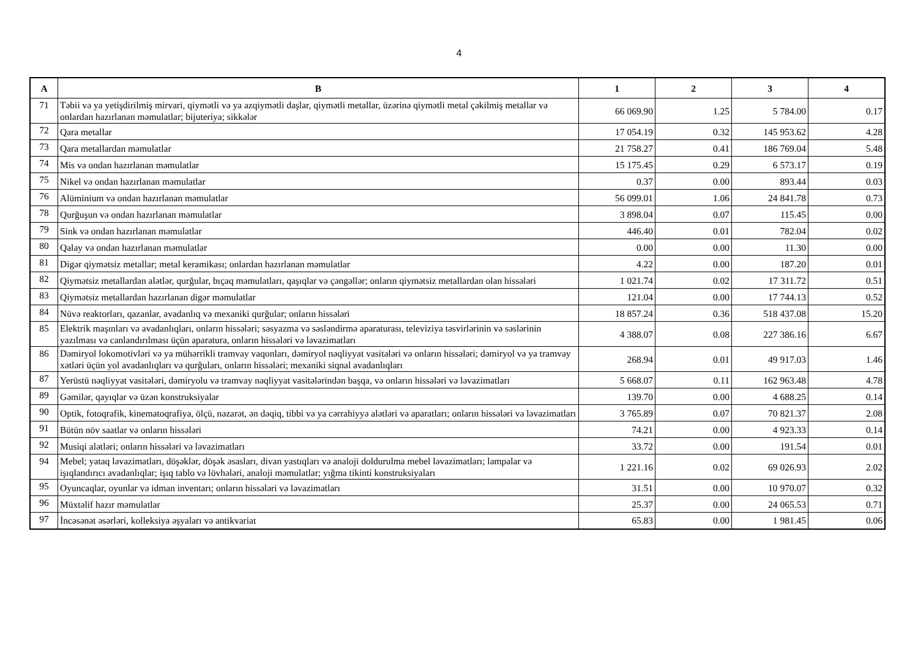4
| A | B | 1 | 2 | 3 | 4 |
| --- | --- | --- | --- | --- | --- |
| 71 | Təbii və ya yetişdirilmiş mirvari, qiymətli və ya azqiymətli daşlar, qiymətli metallar, üzərinə qiymətli metal çəkilmiş metallar və onlardan hazırlanan məmulatlar; bijuteriya; sikkələr | 66 069.90 | 1.25 | 5 784.00 | 0.17 |
| 72 | Qara metallar | 17 054.19 | 0.32 | 145 953.62 | 4.28 |
| 73 | Qara metallardan məmulatlar | 21 758.27 | 0.41 | 186 769.04 | 5.48 |
| 74 | Mis və ondan hazırlanan məmulatlar | 15 175.45 | 0.29 | 6 573.17 | 0.19 |
| 75 | Nikel və ondan hazırlanan məmulatlar | 0.37 | 0.00 | 893.44 | 0.03 |
| 76 | Alüminium və ondan hazırlanan məmulatlar | 56 099.01 | 1.06 | 24 841.78 | 0.73 |
| 78 | Qurğuşun və ondan hazırlanan məmulatlar | 3 898.04 | 0.07 | 115.45 | 0.00 |
| 79 | Sink və ondan hazırlanan məmulatlar | 446.40 | 0.01 | 782.04 | 0.02 |
| 80 | Qalay və ondan hazırlanan məmulatlar | 0.00 | 0.00 | 11.30 | 0.00 |
| 81 | Digər qiymətsiz metallar; metal keramikası; onlardan hazırlanan məmulatlar | 4.22 | 0.00 | 187.20 | 0.01 |
| 82 | Qiymətsiz metallardan alətlər, qurğular, bıçaq məmulatları, qaşıqlar və çəngəllər; onların qiymətsiz metallardan olan hissələri | 1 021.74 | 0.02 | 17 311.72 | 0.51 |
| 83 | Qiymətsiz metallardan hazırlanan digər məmulatlar | 121.04 | 0.00 | 17 744.13 | 0.52 |
| 84 | Nüvə reaktorları, qazanlar, avadanlıq və mexaniki qurğular; onların hissələri | 18 857.24 | 0.36 | 518 437.08 | 15.20 |
| 85 | Elektrik maşınları və avadanlıqları, onların hissələri; səsyazma və səsləndirmə aparaturası, televiziya təsvirlərinin və səslərinin yazılması və canlandırılması üçün aparatura, onların hissələri və ləvazimatları | 4 388.07 | 0.08 | 227 386.16 | 6.67 |
| 86 | Dəmiryol lokomotivləri və ya mühərrikli tramvay vaqonları, dəmiryol nəqliyyat vasitələri və onların hissələri; dəmiryol və ya tramvay xətləri üçün yol avadanlıqları və qurğuları, onların hissələri; mexaniki siqnal avadanlıqları | 268.94 | 0.01 | 49 917.03 | 1.46 |
| 87 | Yerüstü nəqliyyat vasitələri, dəmiryolu və tramvay nəqliyyat vasitələrindən başqa, və onların hissələri və ləvazimatları | 5 668.07 | 0.11 | 162 963.48 | 4.78 |
| 89 | Gəmilər, qayıqlar və üzən konstruksiyalar | 139.70 | 0.00 | 4 688.25 | 0.14 |
| 90 | Optik, fotoqrafik, kinematoqrafiya, ölçü, nəzarət, ən dəqiq, tibbi və ya cərrahiyyə alətləri və aparatları; onların hissələri və ləvazimatları | 3 765.89 | 0.07 | 70 821.37 | 2.08 |
| 91 | Bütün növ saatlar və onların hissələri | 74.21 | 0.00 | 4 923.33 | 0.14 |
| 92 | Musiqi alətləri; onların hissələri və ləvazimatları | 33.72 | 0.00 | 191.54 | 0.01 |
| 94 | Mebel; yataq ləvazimatları, döşəklər, döşək əsasları, divan yastıqları və analoji doldurulma mebel ləvazimatları; lampalar və işıqlandırıcı avadanlıqlar; işıq tablo və lövhələri, analoji məmulatlar; yığma tikinti konstruksiyaları | 1 221.16 | 0.02 | 69 026.93 | 2.02 |
| 95 | Oyuncaqlar, oyunlar və idman inventarı; onların hissələri və ləvazimatları | 31.51 | 0.00 | 10 970.07 | 0.32 |
| 96 | Müxtəlif hazır məmulatlar | 25.37 | 0.00 | 24 065.53 | 0.71 |
| 97 | İncəsənət əsərləri, kolleksiya əşyaları və antikvariat | 65.83 | 0.00 | 1 981.45 | 0.06 |